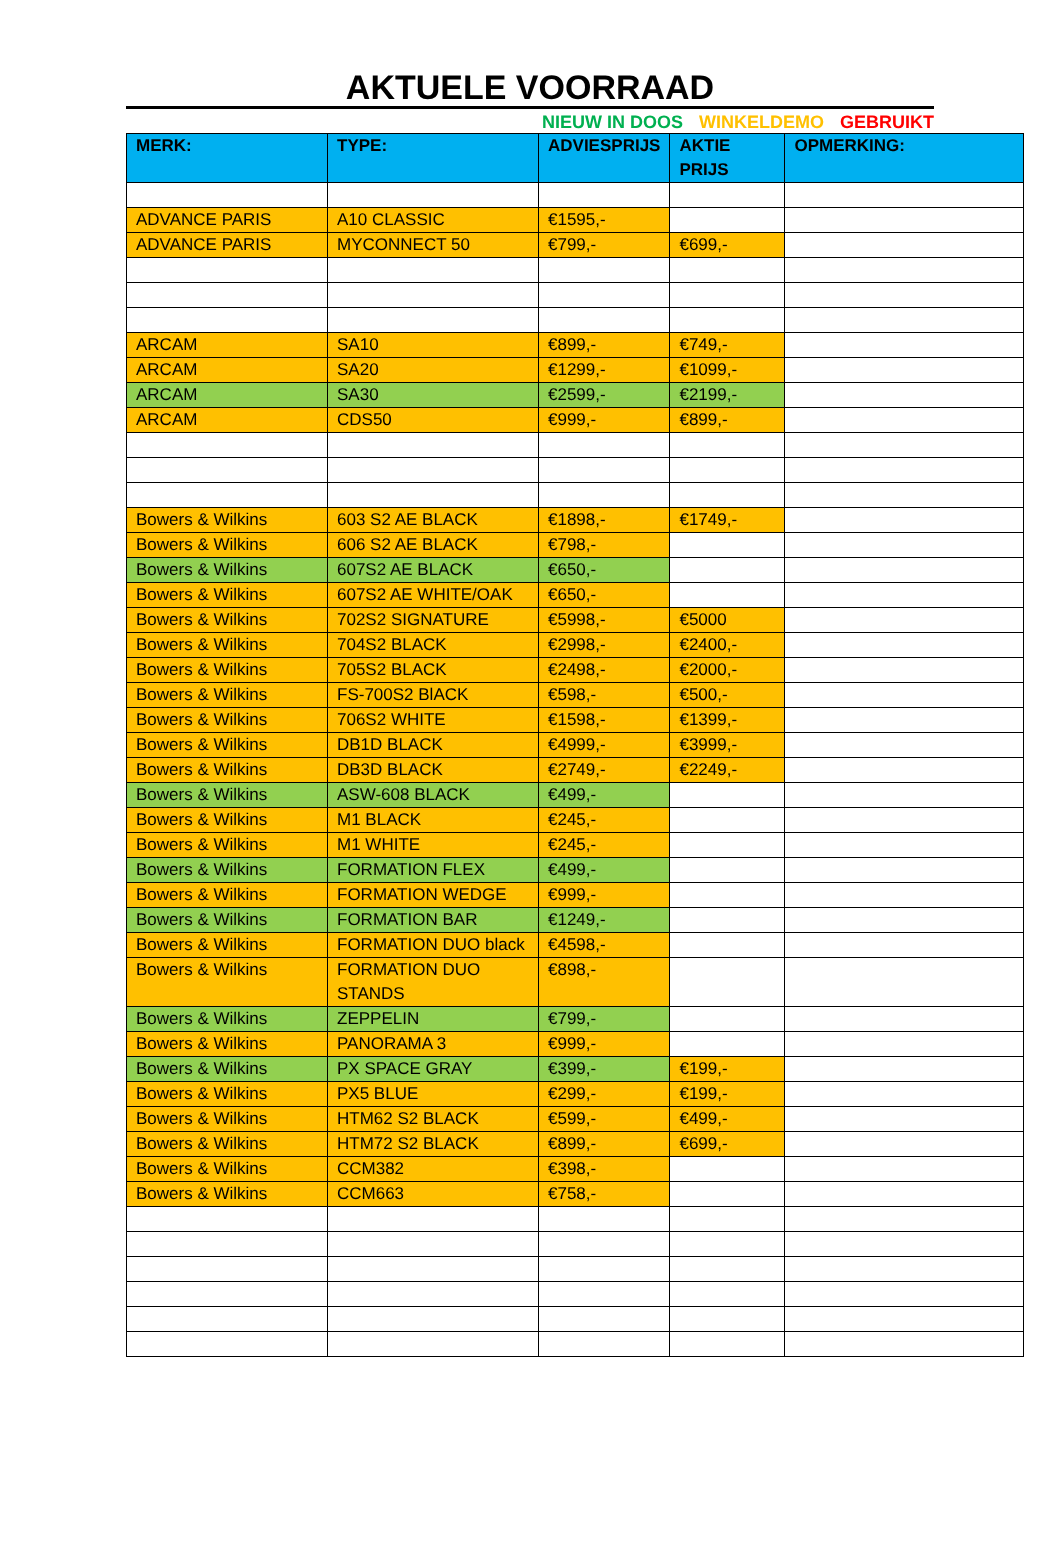AKTUELE VOORRAAD
NIEUW IN DOOS WINKELDEMO GEBRUIKT
| MERK: | TYPE: | ADVIESPRIJS | AKTIE PRIJS | OPMERKING: |
| --- | --- | --- | --- | --- |
| ADVANCE PARIS | A10 CLASSIC | €1595,- | | |
| ADVANCE PARIS | MYCONNECT 50 | €799,- | €699,- | |
| ARCAM | SA10 | €899,- | €749,- | |
| ARCAM | SA20 | €1299,- | €1099,- | |
| ARCAM | SA30 | €2599,- | €2199,- | |
| ARCAM | CDS50 | €999,- | €899,- | |
| Bowers & Wilkins | 603 S2 AE BLACK | €1898,- | €1749,- | |
| Bowers & Wilkins | 606 S2 AE BLACK | €798,- | | |
| Bowers & Wilkins | 607S2 AE BLACK | €650,- | | |
| Bowers & Wilkins | 607S2 AE WHITE/OAK | €650,- | | |
| Bowers & Wilkins | 702S2 SIGNATURE | €5998,- | €5000 | |
| Bowers & Wilkins | 704S2 BLACK | €2998,- | €2400,- | |
| Bowers & Wilkins | 705S2 BLACK | €2498,- | €2000,- | |
| Bowers & Wilkins | FS-700S2 BlACK | €598,- | €500,- | |
| Bowers & Wilkins | 706S2 WHITE | €1598,- | €1399,- | |
| Bowers & Wilkins | DB1D BLACK | €4999,- | €3999,- | |
| Bowers & Wilkins | DB3D BLACK | €2749,- | €2249,- | |
| Bowers & Wilkins | ASW-608 BLACK | €499,- | | |
| Bowers & Wilkins | M1 BLACK | €245,- | | |
| Bowers & Wilkins | M1 WHITE | €245,- | | |
| Bowers & Wilkins | FORMATION FLEX | €499,- | | |
| Bowers & Wilkins | FORMATION WEDGE | €999,- | | |
| Bowers & Wilkins | FORMATION BAR | €1249,- | | |
| Bowers & Wilkins | FORMATION DUO black | €4598,- | | |
| Bowers & Wilkins | FORMATION DUO STANDS | €898,- | | |
| Bowers & Wilkins | ZEPPELIN | €799,- | | |
| Bowers & Wilkins | PANORAMA 3 | €999,- | | |
| Bowers & Wilkins | PX SPACE GRAY | €399,- | €199,- | |
| Bowers & Wilkins | PX5 BLUE | €299,- | €199,- | |
| Bowers & Wilkins | HTM62 S2 BLACK | €599,- | €499,- | |
| Bowers & Wilkins | HTM72 S2 BLACK | €899,- | €699,- | |
| Bowers & Wilkins | CCM382 | €398,- | | |
| Bowers & Wilkins | CCM663 | €758,- | | |